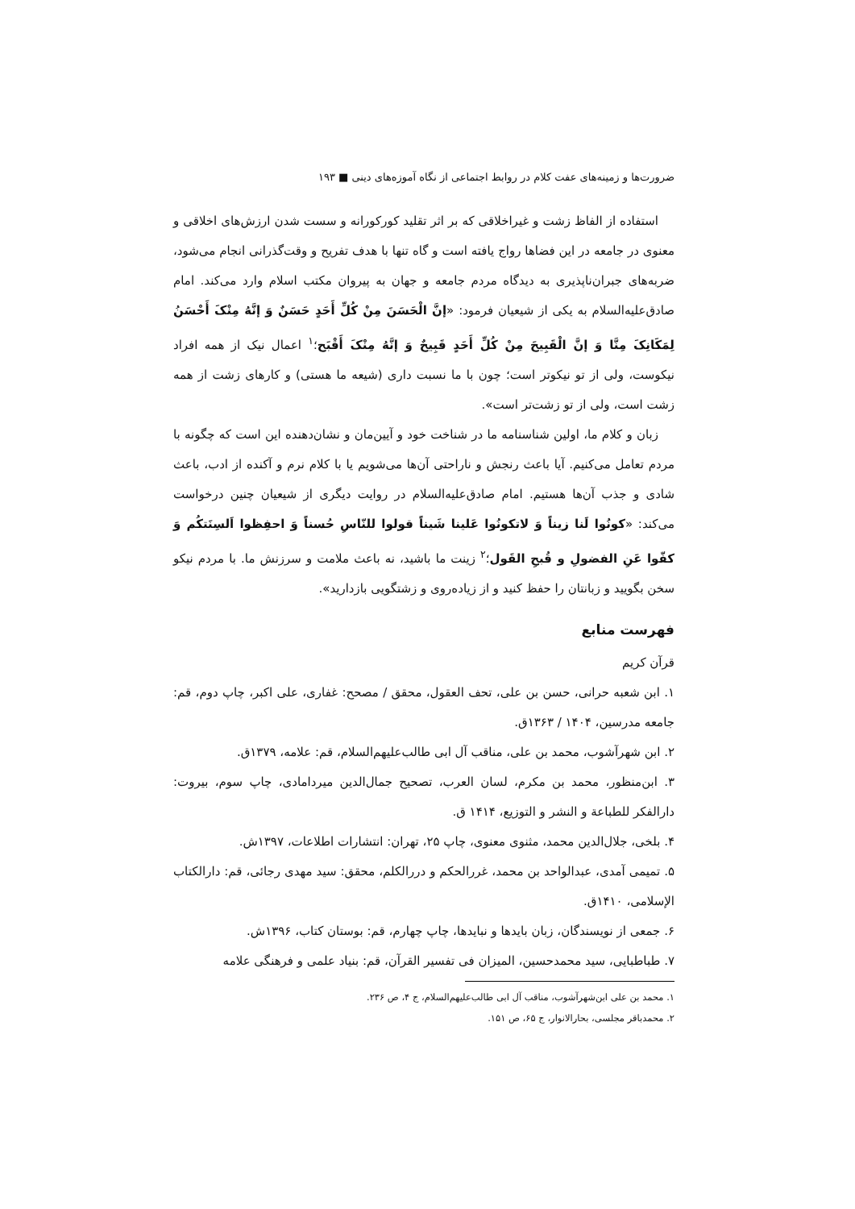ضرورت‌ها و زمینه‌های عفت کلام در روابط اجتماعی از نگاه آموزه‌های دینی ■ ۱۹۳
استفاده از الفاظ زشت و غیراخلاقی که بر اثر تقلید کورکورانه و سست شدن ارزش‌های اخلاقی و معنوی در جامعه در این فضاها رواج یافته است و گاه تنها با هدف تفریح و وقت‌گذرانی انجام می‌شود، ضربه‌های جبران‌ناپذیری به دیدگاه مردم جامعه و جهان به پیروان مکتب اسلام وارد می‌کند. امام صادق‌علیه‌السلام به یکی از شیعیان فرمود: «إنَّ الْحَسَنَ مِنْ کُلِّ أَحَدٍ حَسَنٌ وَ إنَّهُ مِنْکَ أَحْسَنُ لِمَکَانِکَ مِنَّا وَ إنَّ الْقَبِیحَ مِنْ کُلِّ أَحَدٍ قَبِیحٌ وَ إنَّهُ مِنْکَ أَقْبَح؛<sup>۱</sup> اعمال نیک از همه افراد نیکوست، ولی از تو نیکوتر است؛ چون با ما نسبت داری (شیعه ما هستی) و کارهای زشت از همه زشت است، ولی از تو زشت‌تر است».
زبان و کلام ما، اولین شناسنامه ما در شناخت خود و آیین‌مان و نشان‌دهنده این است که چگونه با مردم تعامل می‌کنیم. آیا باعث رنجش و ناراحتی آن‌ها می‌شویم یا با کلام نرم و آکنده از ادب، باعث شادی و جذب آن‌ها هستیم. امام صادق‌علیه‌السلام در روایت دیگری از شیعیان چنین درخواست می‌کند: «کونُوا لَنا زیناً وَ لاتکونُوا عَلینا شَیناً قولوا للنّاسِ حُسناً وَ احفِظوا اَلسِنَتکُم وَ کفّوا عَنِ الفضولِ و قُبحِ القَول؛<sup>۲</sup> زینت ما باشید، نه باعث ملامت و سرزنش ما. با مردم نیکو سخن بگویید و زبانتان را حفظ کنید و از زیاده‌روی و زشتگویی بازدارید».
فهرست منابع
قرآن کریم
۱. ابن شعبه حرانی، حسن بن علی، تحف العقول، محقق / مصحح: غفاری، علی اکبر، چاپ دوم، قم: جامعه مدرسین، ۱۴۰۴ / ۱۳۶۳ق.
۲. ابن شهرآشوب، محمد بن علی، مناقب آل ابی طالب‌علیهم‌السلام، قم: علامه، ۱۳۷۹ق.
۳. ابن‌منظور، محمد بن مکرم، لسان العرب، تصحیح جمال‌الدین میردامادی، چاپ سوم، بیروت: دارالفکر للطباعة و النشر و التوزیع، ۱۴۱۴ ق.
۴. بلخی، جلال‌الدین محمد، مثنوی معنوی، چاپ ۲۵، تهران: انتشارات اطلاعات، ۱۳۹۷ش.
۵. تمیمی آمدی، عبدالواحد بن محمد، غررالحکم و دررالکلم، محقق: سید مهدی رجائی، قم: دارالکتاب الإسلامی، ۱۴۱۰ق.
۶. جمعی از نویسندگان، زبان بایدها و نبایدها، چاپ چهارم، قم: بوستان کتاب، ۱۳۹۶ش.
۷. طباطبایی، سید محمدحسین، المیزان فی تفسیر القرآن، قم: بنیاد علمی و فرهنگی علامه
۱. محمد بن علی ابن‌شهرآشوب، مناقب آل ابی طالب‌علیهم‌السلام، ج ۴، ص ۲۳۶.
۲. محمدباقر مجلسی، بحارالانوار، ج ۶۵، ص ۱۵۱.